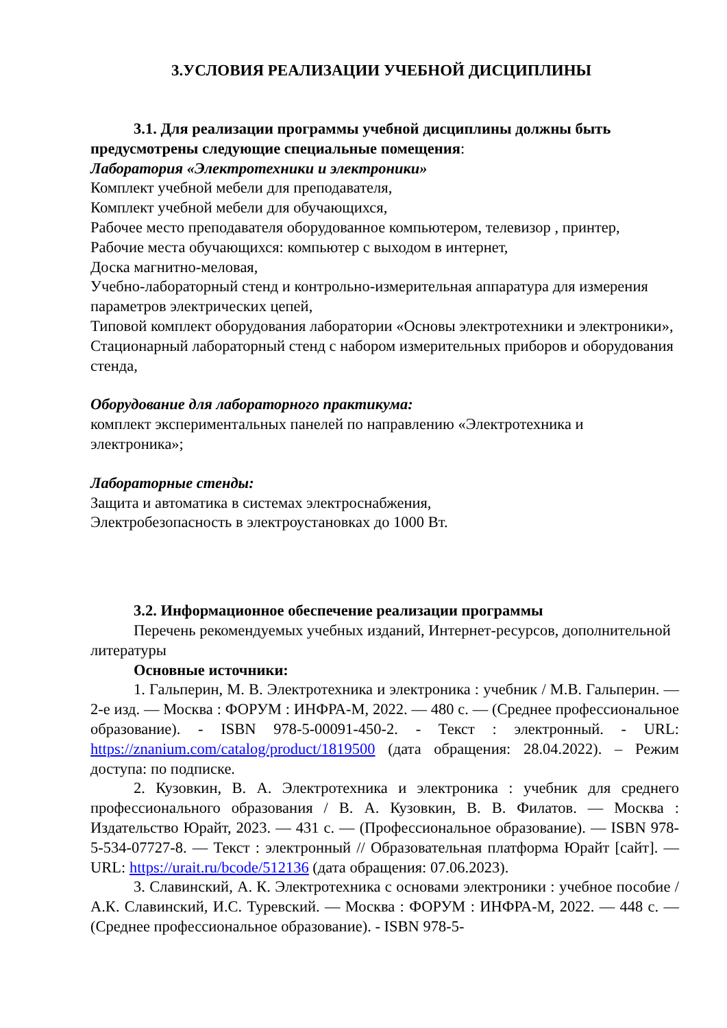3.УСЛОВИЯ РЕАЛИЗАЦИИ УЧЕБНОЙ ДИСЦИПЛИНЫ
3.1. Для реализации программы учебной дисциплины должны быть предусмотрены следующие специальные помещения:
Лаборатория «Электротехники и электроники»
Комплект учебной мебели для преподавателя,
Комплект учебной мебели для обучающихся,
Рабочее место преподавателя оборудованное компьютером, телевизор , принтер,
Рабочие места обучающихся: компьютер с выходом в интернет,
Доска магнитно-меловая,
Учебно-лабораторный стенд и контрольно-измерительная аппаратура для измерения параметров электрических цепей,
Типовой комплект оборудования лаборатории «Основы электротехники и электроники»,
Стационарный лабораторный стенд с набором измерительных приборов и оборудования стенда,
Оборудование для лабораторного практикума:
комплект экспериментальных панелей по направлению «Электротехника и электроника»;
Лабораторные стенды:
Защита и автоматика в системах электроснабжения,
Электробезопасность в электроустановках до 1000 Вт.
3.2. Информационное обеспечение реализации программы
Перечень рекомендуемых учебных изданий, Интернет-ресурсов, дополнительной литературы
Основные источники:
1. Гальперин, М. В. Электротехника и электроника : учебник / М.В. Гальперин. — 2-е изд. — Москва : ФОРУМ : ИНФРА-М, 2022. — 480 с. — (Среднее профессиональное образование). - ISBN 978-5-00091-450-2. - Текст : электронный. - URL: https://znanium.com/catalog/product/1819500 (дата обращения: 28.04.2022). – Режим доступа: по подписке.
2. Кузовкин, В. А. Электротехника и электроника : учебник для среднего профессионального образования / В. А. Кузовкин, В. В. Филатов. — Москва : Издательство Юрайт, 2023. — 431 с. — (Профессиональное образование). — ISBN 978-5-534-07727-8. — Текст : электронный // Образовательная платформа Юрайт [сайт]. — URL: https://urait.ru/bcode/512136 (дата обращения: 07.06.2023).
3. Славинский, А. К. Электротехника с основами электроники : учебное пособие / А.К. Славинский, И.С. Туревский. — Москва : ФОРУМ : ИНФРА-М, 2022. — 448 с. — (Среднее профессиональное образование). - ISBN 978-5-